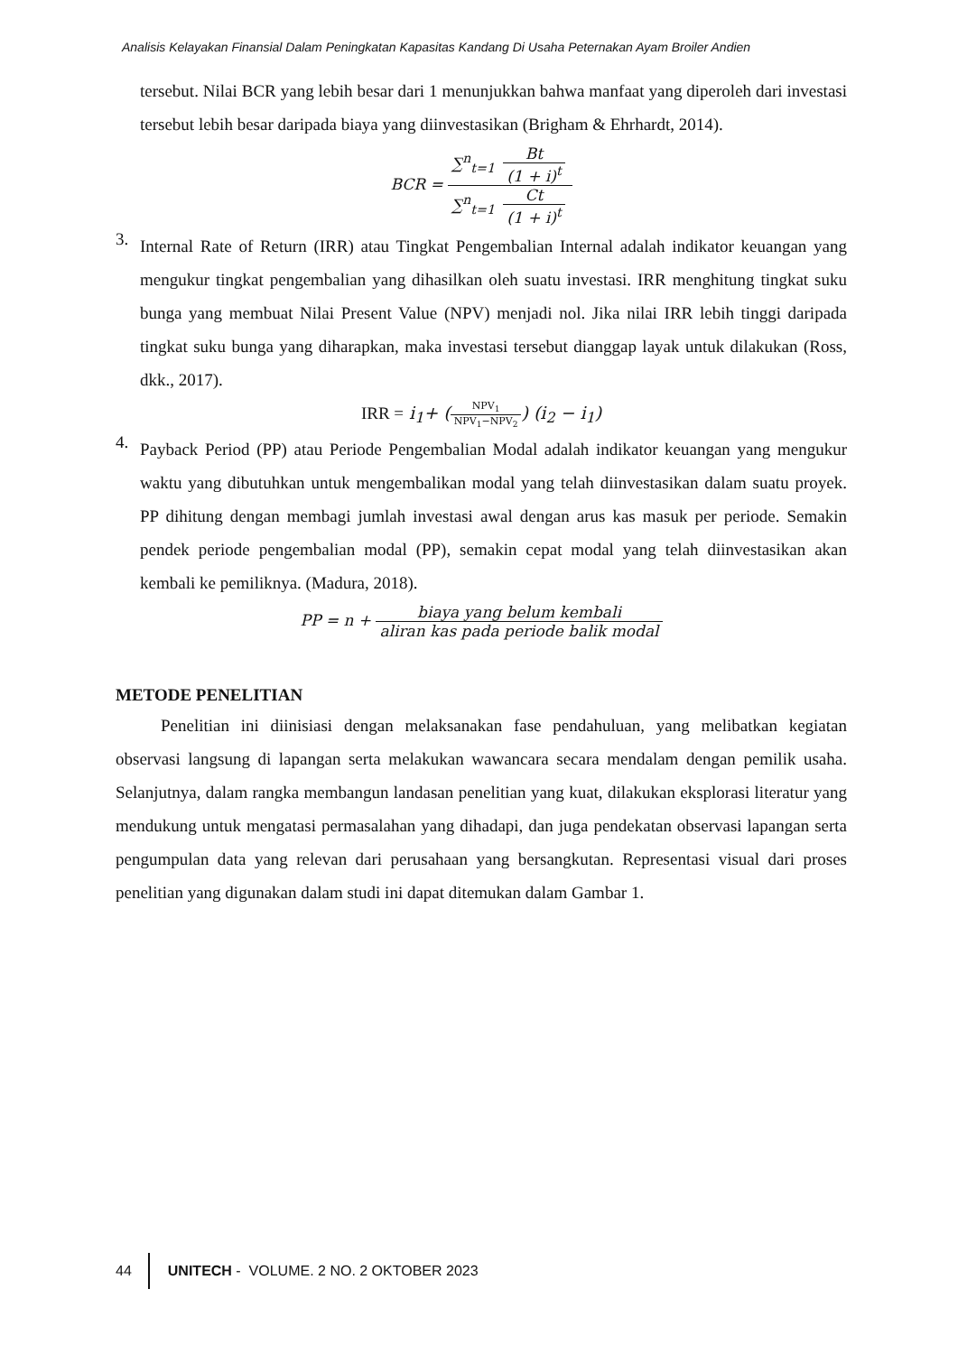Analisis Kelayakan Finansial Dalam Peningkatan Kapasitas Kandang Di Usaha Peternakan Ayam Broiler Andien
tersebut. Nilai BCR yang lebih besar dari 1 menunjukkan bahwa manfaat yang diperoleh dari investasi tersebut lebih besar daripada biaya yang diinvestasikan (Brigham & Ehrhardt, 2014).
BCR = ∑<sup>n</sup><sub>t=1</sub> Bt (1 + i)<sup>t</sup> ∑<sup>n</sup><sub>t=1</sub> Ct (1 + i)<sup>t</sup>
3.
Internal Rate of Return (IRR) atau Tingkat Pengembalian Internal adalah indikator keuangan yang mengukur tingkat pengembalian yang dihasilkan oleh suatu investasi. IRR menghitung tingkat suku bunga yang membuat Nilai Present Value (NPV) menjadi nol. Jika nilai IRR lebih tinggi daripada tingkat suku bunga yang diharapkan, maka investasi tersebut dianggap layak untuk dilakukan (Ross, dkk., 2017).
IRR = i<sub>1</sub>+ (NPV<sub>1</sub> NPV<sub>1</sub>−NPV<sub>2</sub>) (i<sub>2</sub> − i<sub>1</sub>)
4.
Payback Period (PP) atau Periode Pengembalian Modal adalah indikator keuangan yang mengukur waktu yang dibutuhkan untuk mengembalikan modal yang telah diinvestasikan dalam suatu proyek. PP dihitung dengan membagi jumlah investasi awal dengan arus kas masuk per periode. Semakin pendek periode pengembalian modal (PP), semakin cepat modal yang telah diinvestasikan akan kembali ke pemiliknya. (Madura, 2018).
PP = n + biaya yang belum kembali aliran kas pada periode balik modal
METODE PENELITIAN
Penelitian ini diinisiasi dengan melaksanakan fase pendahuluan, yang melibatkan kegiatan observasi langsung di lapangan serta melakukan wawancara secara mendalam dengan pemilik usaha. Selanjutnya, dalam rangka membangun landasan penelitian yang kuat, dilakukan eksplorasi literatur yang mendukung untuk mengatasi permasalahan yang dihadapi, dan juga pendekatan observasi lapangan serta pengumpulan data yang relevan dari perusahaan yang bersangkutan. Representasi visual dari proses penelitian yang digunakan dalam studi ini dapat ditemukan dalam Gambar 1.
44 UNITECH - VOLUME. 2 NO. 2 OKTOBER 2023